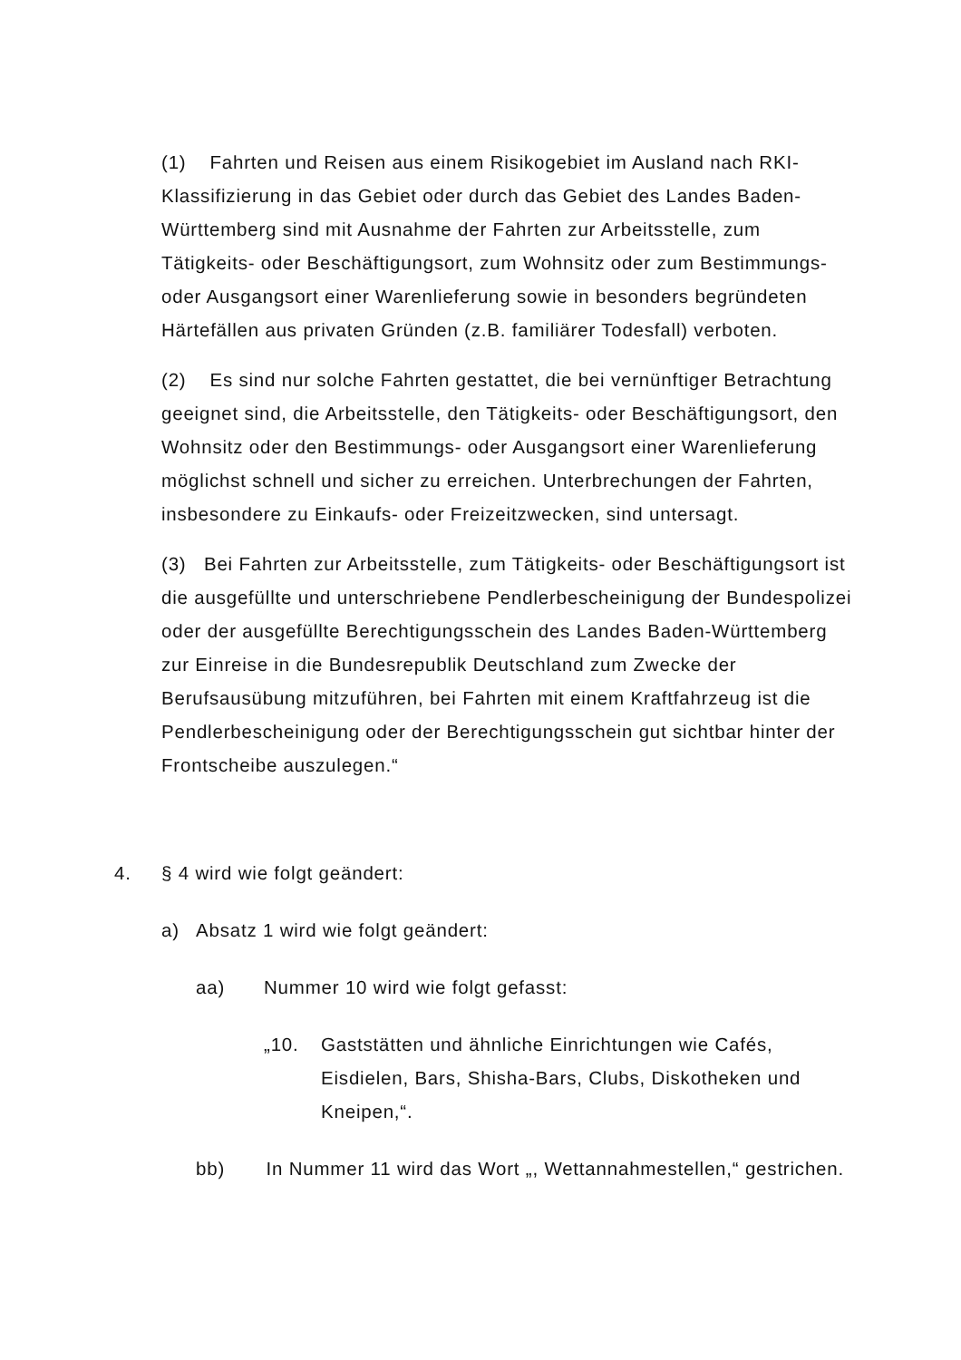(1) Fahrten und Reisen aus einem Risikogebiet im Ausland nach RKI-Klassifizierung in das Gebiet oder durch das Gebiet des Landes Baden-Württemberg sind mit Ausnahme der Fahrten zur Arbeitsstelle, zum Tätigkeits- oder Beschäftigungsort, zum Wohnsitz oder zum Bestimmungs- oder Ausgangsort einer Warenlieferung sowie in besonders begründeten Härtefällen aus privaten Gründen (z.B. familiärer Todesfall) verboten.
(2) Es sind nur solche Fahrten gestattet, die bei vernünftiger Betrachtung geeignet sind, die Arbeitsstelle, den Tätigkeits- oder Beschäftigungsort, den Wohnsitz oder den Bestimmungs- oder Ausgangsort einer Warenlieferung möglichst schnell und sicher zu erreichen. Unterbrechungen der Fahrten, insbesondere zu Einkaufs- oder Freizeitzwecken, sind untersagt.
(3) Bei Fahrten zur Arbeitsstelle, zum Tätigkeits- oder Beschäftigungsort ist die ausgefüllte und unterschriebene Pendlerbescheinigung der Bundespolizei oder der ausgefüllte Berechtigungsschein des Landes Baden-Württemberg zur Einreise in die Bundesrepublik Deutschland zum Zwecke der Berufsausübung mitzuführen, bei Fahrten mit einem Kraftfahrzeug ist die Pendlerbescheinigung oder der Berechtigungsschein gut sichtbar hinter der Frontscheibe auszulegen.“
4. § 4 wird wie folgt geändert:
a) Absatz 1 wird wie folgt geändert:
aa) Nummer 10 wird wie folgt gefasst:
„10. Gaststätten und ähnliche Einrichtungen wie Cafés, Eisdielen, Bars, Shisha-Bars, Clubs, Diskotheken und Kneipen,“.
bb) In Nummer 11 wird das Wort „, Wettannahmestellen,“ gestrichen.